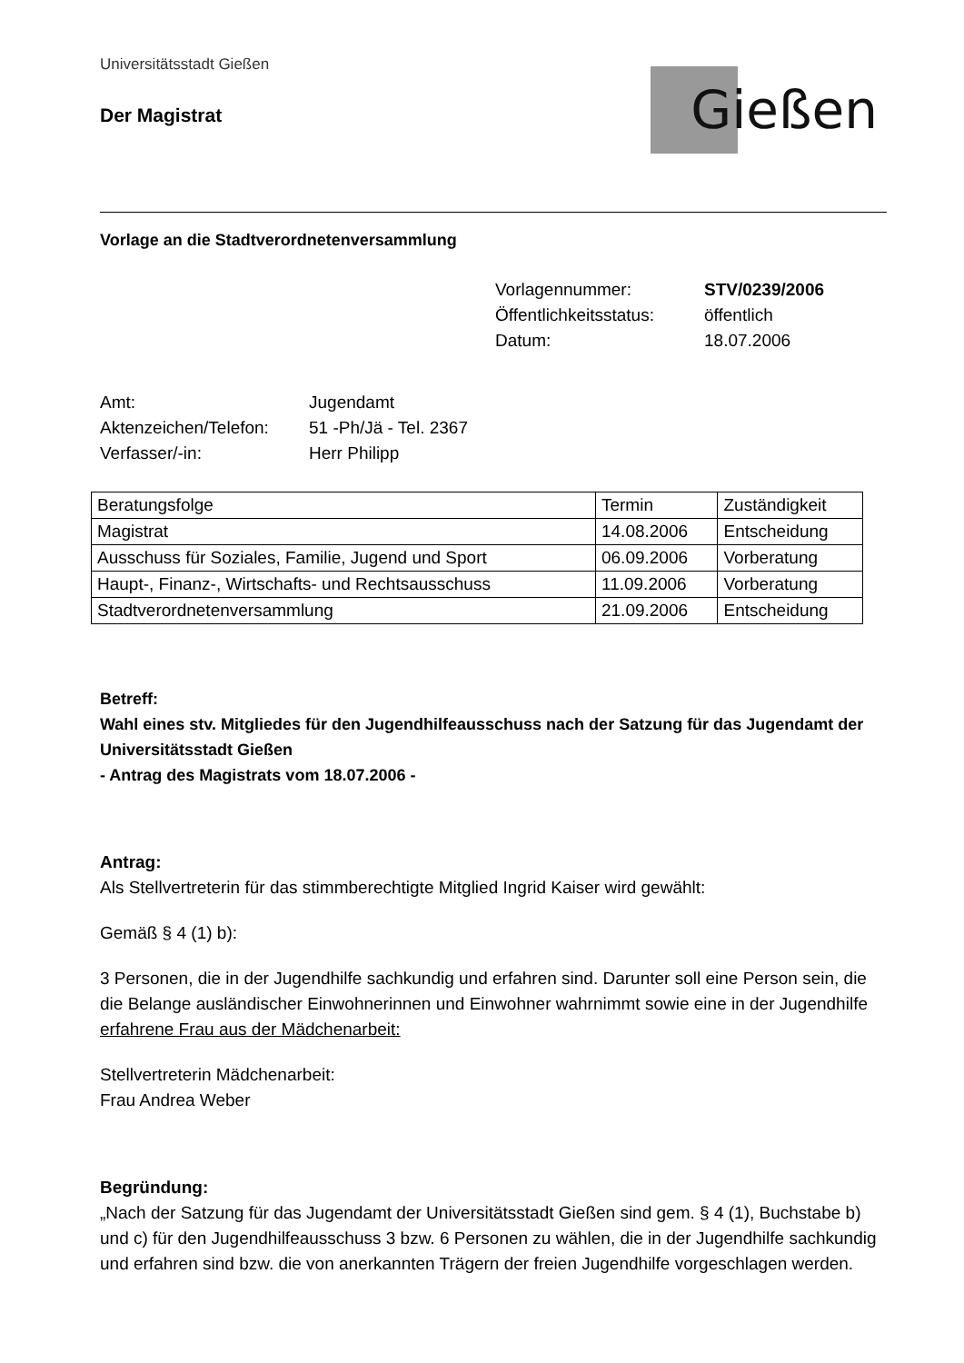Universitätsstadt Gießen
Der Magistrat
Gießen
Vorlage an die Stadtverordnetenversammlung
Vorlagennummer: STV/0239/2006 Öffentlichkeitsstatus: öffentlich Datum: 18.07.2006
Amt: Jugendamt Aktenzeichen/Telefon: 51 -Ph/Jä - Tel. 2367 Verfasser/-in: Herr Philipp
| Beratungsfolge | Termin | Zuständigkeit |
| --- | --- | --- |
| Magistrat | 14.08.2006 | Entscheidung |
| Ausschuss für Soziales, Familie, Jugend und Sport | 06.09.2006 | Vorberatung |
| Haupt-, Finanz-, Wirtschafts- und Rechtsausschuss | 11.09.2006 | Vorberatung |
| Stadtverordnetenversammlung | 21.09.2006 | Entscheidung |
Betreff:
Wahl eines stv. Mitgliedes für den Jugendhilfeausschuss nach der Satzung für das Jugendamt der Universitätsstadt Gießen
- Antrag des Magistrats vom 18.07.2006 -
Antrag:
Als Stellvertreterin für das stimmberechtigte Mitglied Ingrid Kaiser wird gewählt:
Gemäß § 4 (1) b):
3 Personen, die in der Jugendhilfe sachkundig und erfahren sind. Darunter soll eine Person sein, die die Belange ausländischer Einwohnerinnen und Einwohner wahrnimmt sowie eine in der Jugendhilfe erfahrene Frau aus der Mädchenarbeit:
Stellvertreterin Mädchenarbeit:
Frau Andrea Weber
Begründung:
„Nach der Satzung für das Jugendamt der Universitätsstadt Gießen sind gem. § 4 (1), Buchstabe b) und c) für den Jugendhilfeausschuss 3 bzw. 6 Personen zu wählen, die in der Jugendhilfe sachkundig und erfahren sind bzw. die von anerkannten Trägern der freien Jugendhilfe vorgeschlagen werden.